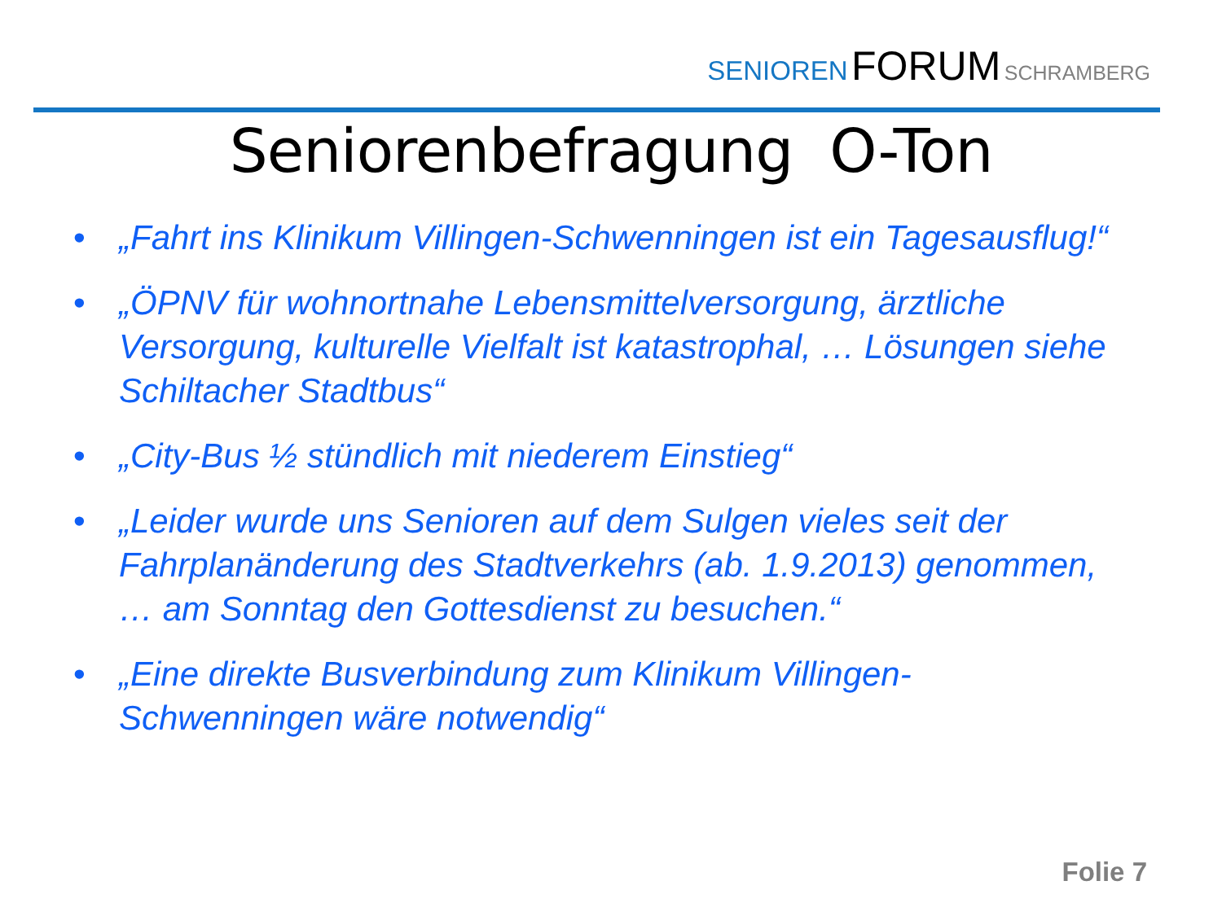SENIOREN FORUM SCHRAMBERG
Seniorenbefragung O-Ton
• „Fahrt ins Klinikum Villingen-Schwenningen ist ein Tagesausflug!“
• „ÖPNV für wohnortnahe Lebensmittelversorgung, ärztliche Versorgung, kulturelle Vielfalt ist katastrophal, … Lösungen siehe Schiltacher Stadtbus“
• „City-Bus ½ stündlich mit niederem Einstieg“
• „Leider wurde uns Senioren auf dem Sulgen vieles seit der Fahrplanänderung des Stadtverkehrs (ab. 1.9.2013) genommen, … am Sonntag den Gottesdienst zu besuchen.“
• „Eine direkte Busverbindung zum Klinikum Villingen-Schwenningen wäre notwendig“
Folie 7